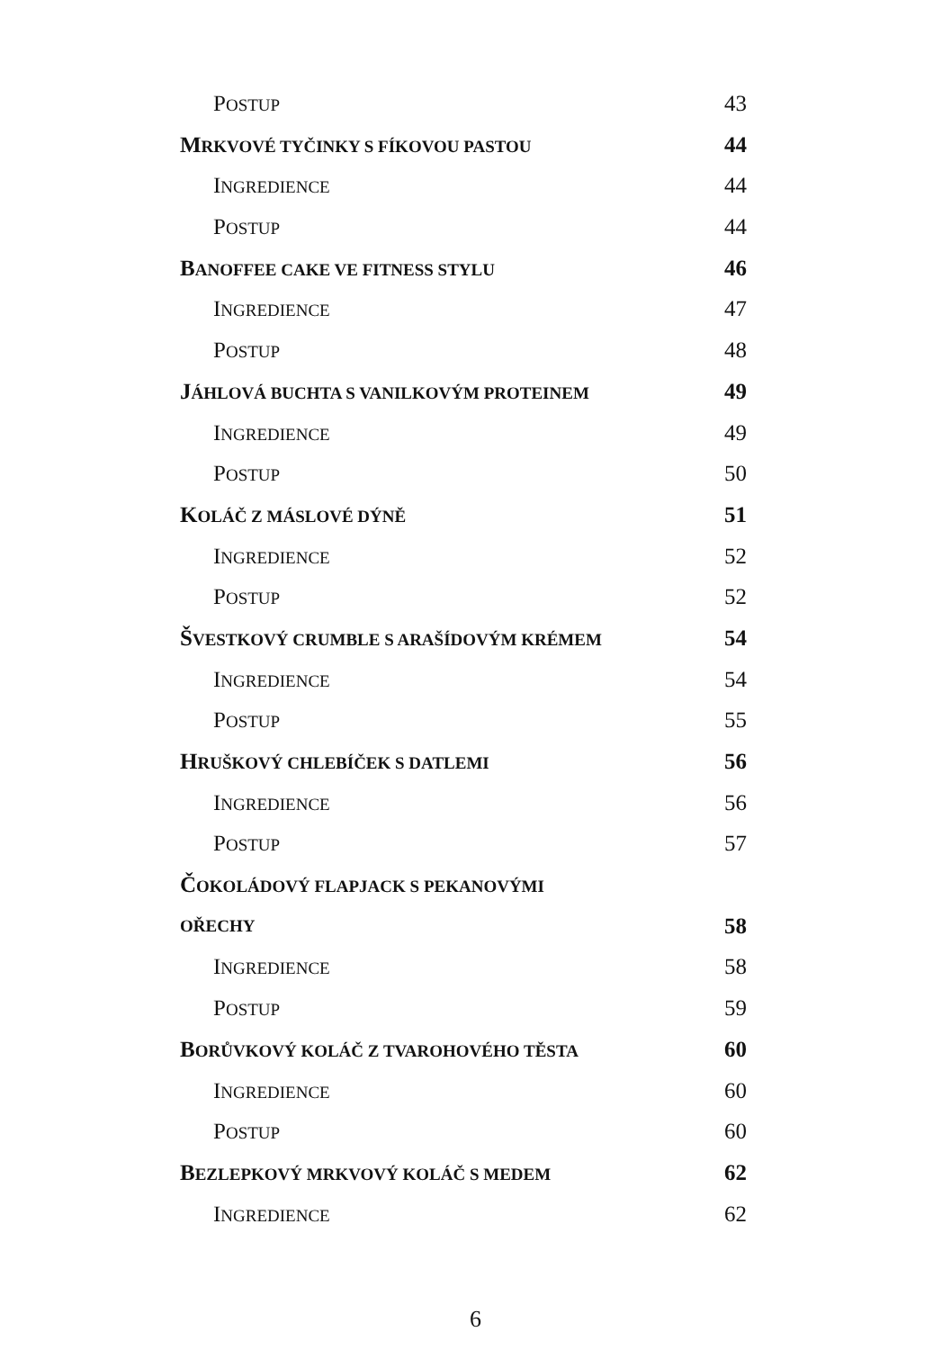POSTUP 43
MRKVOVÉ TYČINKY S FÍKOVOU PASTOU 44
INGREDIENCE 44
POSTUP 44
BANOFFEE CAKE VE FITNESS STYLU 46
INGREDIENCE 47
POSTUP 48
JÁHLOVÁ BUCHTA S VANILKOVÝM PROTEINEM 49
INGREDIENCE 49
POSTUP 50
KOLÁČ Z MÁSLOVÉ DÝNĚ 51
INGREDIENCE 52
POSTUP 52
ŠVESTKOVÝ CRUMBLE S ARAŠÍDOVÝM KRÉMEM 54
INGREDIENCE 54
POSTUP 55
HRUŠKOVÝ CHLEBÍČEK S DATLEMI 56
INGREDIENCE 56
POSTUP 57
ČOKOLÁDOVÝ FLAPJACK S PEKANOVÝMI
OŘECHY 58
INGREDIENCE 58
POSTUP 59
BORŮVKOVÝ KOLÁČ Z TVAROHOVÉHO TĚSTA 60
INGREDIENCE 60
POSTUP 60
BEZLEPKOVÝ MRKVOVÝ KOLÁČ S MEDEM 62
INGREDIENCE 62
6